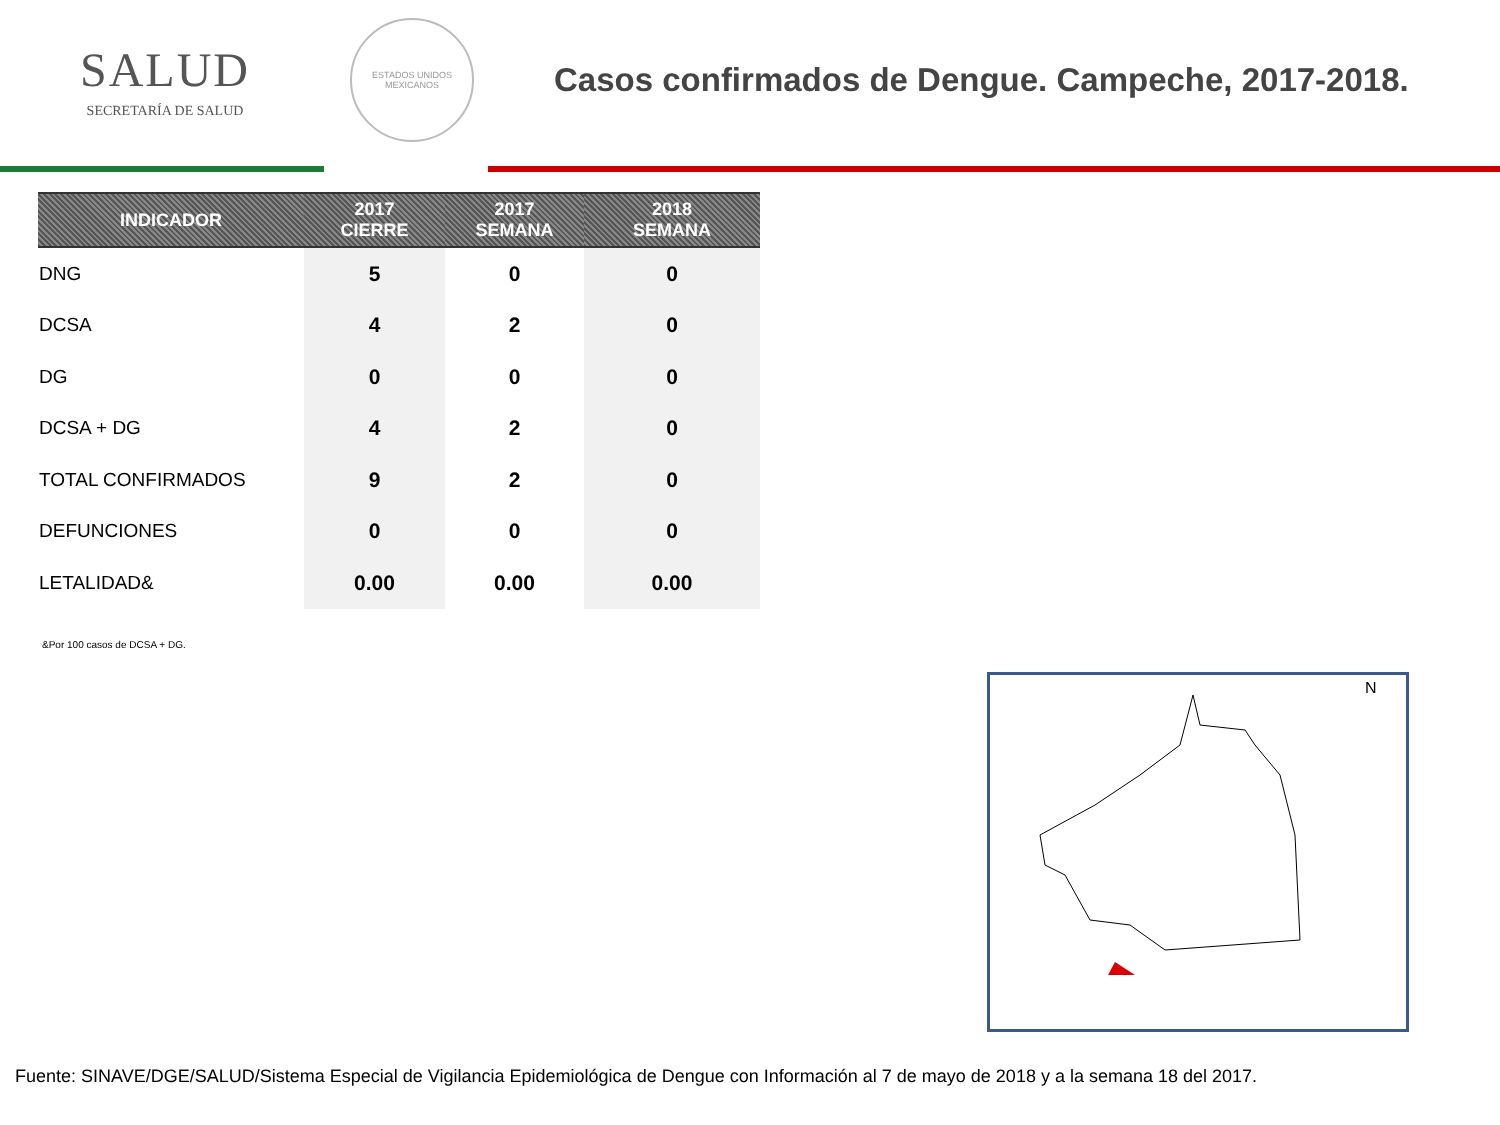SALUD
SECRETARÍA DE SALUD
ESTADOS UNIDOS MEXICANOS
Casos confirmados de Dengue. Campeche, 2017-2018.
| INDICADOR | 2017 CIERRE | 2017 SEMANA | 2018 SEMANA |
| --- | --- | --- | --- |
| DNG | 5 | 0 | 0 |
| DCSA | 4 | 2 | 0 |
| DG | 0 | 0 | 0 |
| DCSA + DG | 4 | 2 | 0 |
| TOTAL CONFIRMADOS | 9 | 2 | 0 |
| DEFUNCIONES | 0 | 0 | 0 |
| LETALIDAD& | 0.00 | 0.00 | 0.00 |
&Por 100 casos de DCSA + DG.
N
Fuente: SINAVE/DGE/SALUD/Sistema Especial de Vigilancia Epidemiológica de Dengue con Información al 7 de mayo de 2018 y a la semana 18 del 2017.